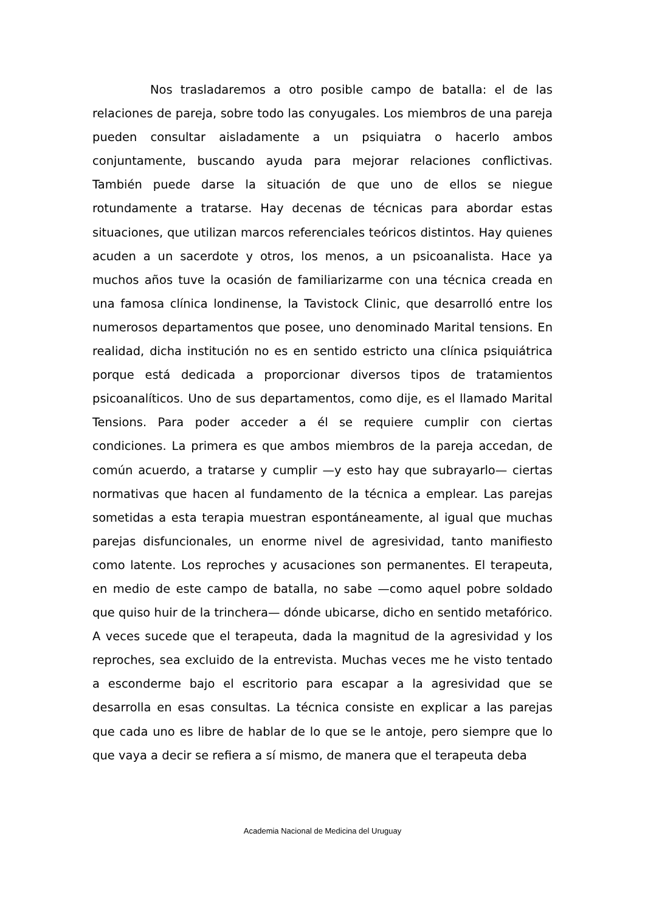Nos trasladaremos a otro posible campo de batalla: el de las relaciones de pareja, sobre todo las conyugales. Los miembros de una pareja pueden consultar aisladamente a un psiquiatra o hacerlo ambos conjuntamente, buscando ayuda para mejorar relaciones conflictivas. También puede darse la situación de que uno de ellos se niegue rotundamente a tratarse. Hay decenas de técnicas para abordar estas situaciones, que utilizan marcos referenciales teóricos distintos. Hay quienes acuden a un sacerdote y otros, los menos, a un psicoanalista. Hace ya muchos años tuve la ocasión de familiarizarme con una técnica creada en una famosa clínica londinense, la Tavistock Clinic, que desarrolló entre los numerosos departamentos que posee, uno denominado Marital tensions. En realidad, dicha institución no es en sentido estricto una clínica psiquiátrica porque está dedicada a proporcionar diversos tipos de tratamientos psicoanalíticos. Uno de sus departamentos, como dije, es el llamado Marital Tensions. Para poder acceder a él se requiere cumplir con ciertas condiciones. La primera es que ambos miembros de la pareja accedan, de común acuerdo, a tratarse y cumplir —y esto hay que subrayarlo— ciertas normativas que hacen al fundamento de la técnica a emplear. Las parejas sometidas a esta terapia muestran espontáneamente, al igual que muchas parejas disfuncionales, un enorme nivel de agresividad, tanto manifiesto como latente. Los reproches y acusaciones son permanentes. El terapeuta, en medio de este campo de batalla, no sabe —como aquel pobre soldado que quiso huir de la trinchera— dónde ubicarse, dicho en sentido metafórico. A veces sucede que el terapeuta, dada la magnitud de la agresividad y los reproches, sea excluido de la entrevista. Muchas veces me he visto tentado a esconderme bajo el escritorio para escapar a la agresividad que se desarrolla en esas consultas. La técnica consiste en explicar a las parejas que cada uno es libre de hablar de lo que se le antoje, pero siempre que lo que vaya a decir se refiera a sí mismo, de manera que el terapeuta deba
Academia Nacional de Medicina del Uruguay